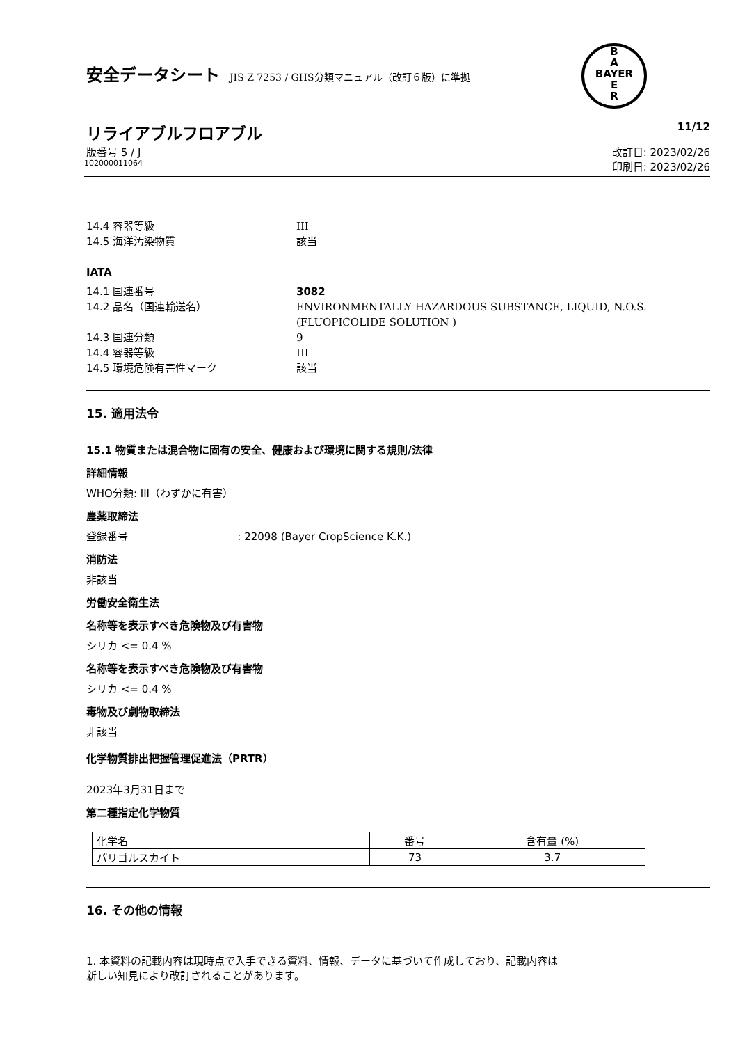安全データシート JIS Z 7253 / GHS分類マニュアル（改訂６版）に準拠
B
A
BAYER
E
R
リライアブルフロアブル 11/12
版番号 5 / J 改訂日: 2023/02/26
102000011064 印刷日: 2023/02/26
14.4 容器等級 III
14.5 海洋汚染物質 該当
IATA
14.1 国連番号 3082
14.2 品名（国連輸送名） ENVIRONMENTALLY HAZARDOUS SUBSTANCE, LIQUID, N.O.S.
(FLUOPICOLIDE SOLUTION )
14.3 国連分類 9
14.4 容器等級 III
14.5 環境危険有害性マーク 該当
15. 適用法令
15.1 物質または混合物に固有の安全、健康および環境に関する規則/法律
詳細情報
WHO分類: III（わずかに有害）
農薬取締法
登録番号 : 22098 (Bayer CropScience K.K.)
消防法
非該当
労働安全衛生法
名称等を表示すべき危険物及び有害物
シリカ <= 0.4 %
名称等を表示すべき危険物及び有害物
シリカ <= 0.4 %
毒物及び劇物取締法
非該当
化学物質排出把握管理促進法（PRTR）
2023年3月31日まで
第二種指定化学物質
| 化学名 | 番号 | 含有量 (%) |
| --- | --- | --- |
| パリゴルスカイト | 73 | 3.7 |
16. その他の情報
1. 本資料の記載内容は現時点で入手できる資料、情報、データに基づいて作成しており、記載内容は
新しい知見により改訂されることがあります。